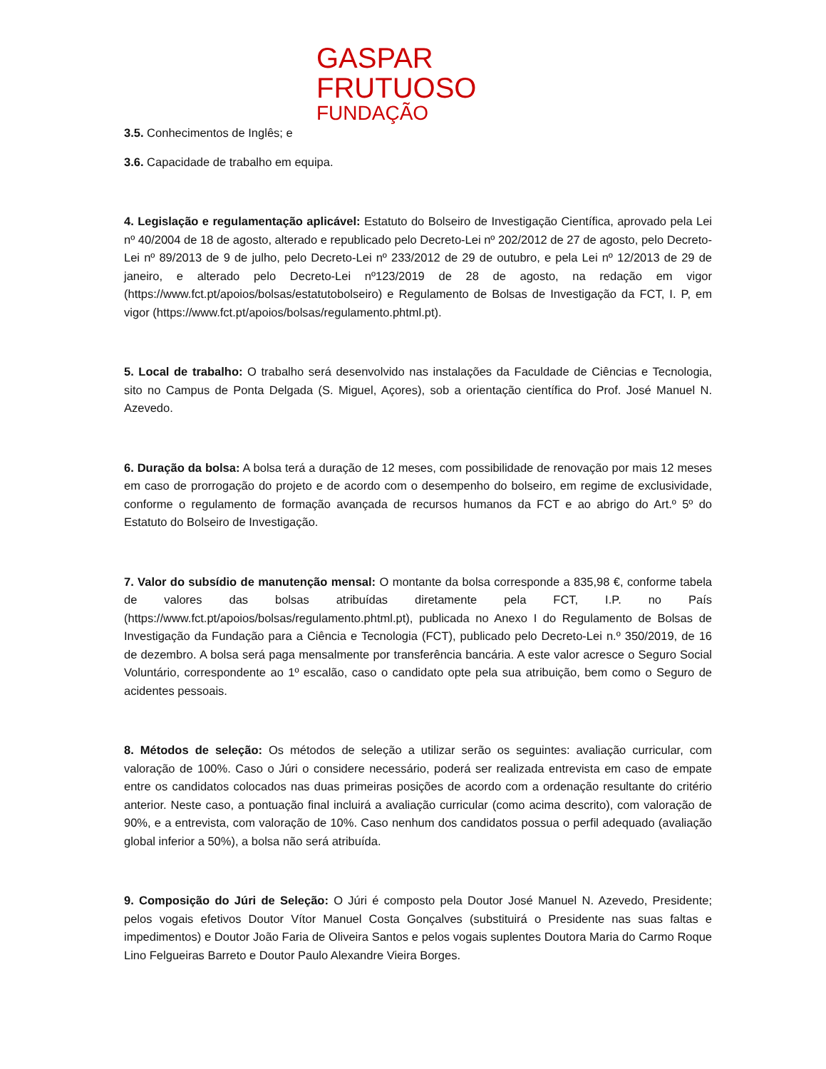GASPAR
FRUTUOSO
FUNDAÇÃO
3.5. Conhecimentos de Inglês; e
3.6. Capacidade de trabalho em equipa.
4. Legislação e regulamentação aplicável: Estatuto do Bolseiro de Investigação Científica, aprovado pela Lei nº 40/2004 de 18 de agosto, alterado e republicado pelo Decreto-Lei nº 202/2012 de 27 de agosto, pelo Decreto-Lei nº 89/2013 de 9 de julho, pelo Decreto-Lei nº 233/2012 de 29 de outubro, e pela Lei nº 12/2013 de 29 de janeiro, e alterado pelo Decreto-Lei nº123/2019 de 28 de agosto, na redação em vigor (https://www.fct.pt/apoios/bolsas/estatutobolseiro) e Regulamento de Bolsas de Investigação da FCT, I. P, em vigor (https://www.fct.pt/apoios/bolsas/regulamento.phtml.pt).
5. Local de trabalho: O trabalho será desenvolvido nas instalações da Faculdade de Ciências e Tecnologia, sito no Campus de Ponta Delgada (S. Miguel, Açores), sob a orientação científica do Prof. José Manuel N. Azevedo.
6. Duração da bolsa: A bolsa terá a duração de 12 meses, com possibilidade de renovação por mais 12 meses em caso de prorrogação do projeto e de acordo com o desempenho do bolseiro, em regime de exclusividade, conforme o regulamento de formação avançada de recursos humanos da FCT e ao abrigo do Art.º 5º do Estatuto do Bolseiro de Investigação.
7. Valor do subsídio de manutenção mensal: O montante da bolsa corresponde a 835,98 €, conforme tabela de valores das bolsas atribuídas diretamente pela FCT, I.P. no País (https://www.fct.pt/apoios/bolsas/regulamento.phtml.pt), publicada no Anexo I do Regulamento de Bolsas de Investigação da Fundação para a Ciência e Tecnologia (FCT), publicado pelo Decreto-Lei n.º 350/2019, de 16 de dezembro. A bolsa será paga mensalmente por transferência bancária. A este valor acresce o Seguro Social Voluntário, correspondente ao 1º escalão, caso o candidato opte pela sua atribuição, bem como o Seguro de acidentes pessoais.
8. Métodos de seleção: Os métodos de seleção a utilizar serão os seguintes: avaliação curricular, com valoração de 100%. Caso o Júri o considere necessário, poderá ser realizada entrevista em caso de empate entre os candidatos colocados nas duas primeiras posições de acordo com a ordenação resultante do critério anterior. Neste caso, a pontuação final incluirá a avaliação curricular (como acima descrito), com valoração de 90%, e a entrevista, com valoração de 10%. Caso nenhum dos candidatos possua o perfil adequado (avaliação global inferior a 50%), a bolsa não será atribuída.
9. Composição do Júri de Seleção: O Júri é composto pela Doutor José Manuel N. Azevedo, Presidente; pelos vogais efetivos Doutor Vítor Manuel Costa Gonçalves (substituirá o Presidente nas suas faltas e impedimentos) e Doutor João Faria de Oliveira Santos e pelos vogais suplentes Doutora Maria do Carmo Roque Lino Felgueiras Barreto e Doutor Paulo Alexandre Vieira Borges.